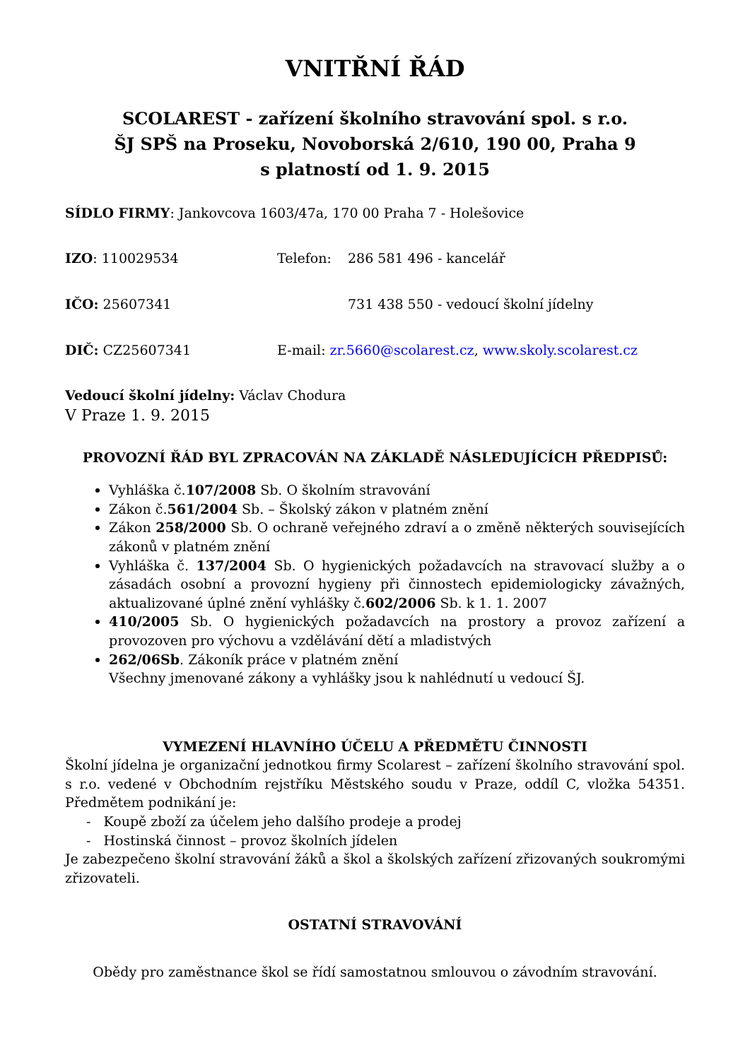VNITŘNÍ ŘÁD
SCOLAREST - zařízení školního stravování spol. s r.o.
ŠJ SPŠ na Proseku, Novoborská 2/610, 190 00, Praha 9
s platností od 1. 9. 2015
SÍDLO FIRMY: Jankovcova 1603/47a, 170 00 Praha 7 - Holešovice
IZO: 110029534 Telefon: 286 581 496 - kancelář
IČO: 25607341 731 438 550 - vedoucí školní jídelny
DIČ: CZ25607341 E-mail: zr.5660@scolarest.cz, www.skoly.scolarest.cz
Vedoucí školní jídelny: Václav Chodura
V Praze 1. 9. 2015
PROVOZNÍ ŘÁD BYL ZPRACOVÁN NA ZÁKLADĚ NÁSLEDUJÍCÍCH PŘEDPISŮ:
Vyhláška č.107/2008 Sb. O školním stravování
Zákon č.561/2004 Sb. – Školský zákon v platném znění
Zákon 258/2000 Sb. O ochraně veřejného zdraví a o změně některých souvisejících zákonů v platném znění
Vyhláška č. 137/2004 Sb. O hygienických požadavcích na stravovací služby a o zásadách osobní a provozní hygieny při činnostech epidemiologicky závažných, aktualizované úplné znění vyhlášky č.602/2006 Sb. k 1. 1. 2007
410/2005 Sb. O hygienických požadavcích na prostory a provoz zařízení a provozoven pro výchovu a vzdělávání dětí a mladistvých
262/06Sb. Zákoník práce v platném znění
Všechny jmenované zákony a vyhlášky jsou k nahlédnutí u vedoucí ŠJ.
VYMEZENÍ HLAVNÍHO ÚČELU A PŘEDMĚTU ČINNOSTI
Školní jídelna je organizační jednotkou firmy Scolarest – zařízení školního stravování spol. s r.o. vedené v Obchodním rejstříku Městského soudu v Praze, oddíl C, vložka 54351. Předmětem podnikání je:
- Koupě zboží za účelem jeho dalšího prodeje a prodej
- Hostinská činnost – provoz školních jídelen
Je zabezpečeno školní stravování žáků a škol a školských zařízení zřizovaných soukromými zřizovateli.
OSTATNÍ STRAVOVÁNÍ
Obědy pro zaměstnance škol se řídí samostatnou smlouvou o závodním stravování.